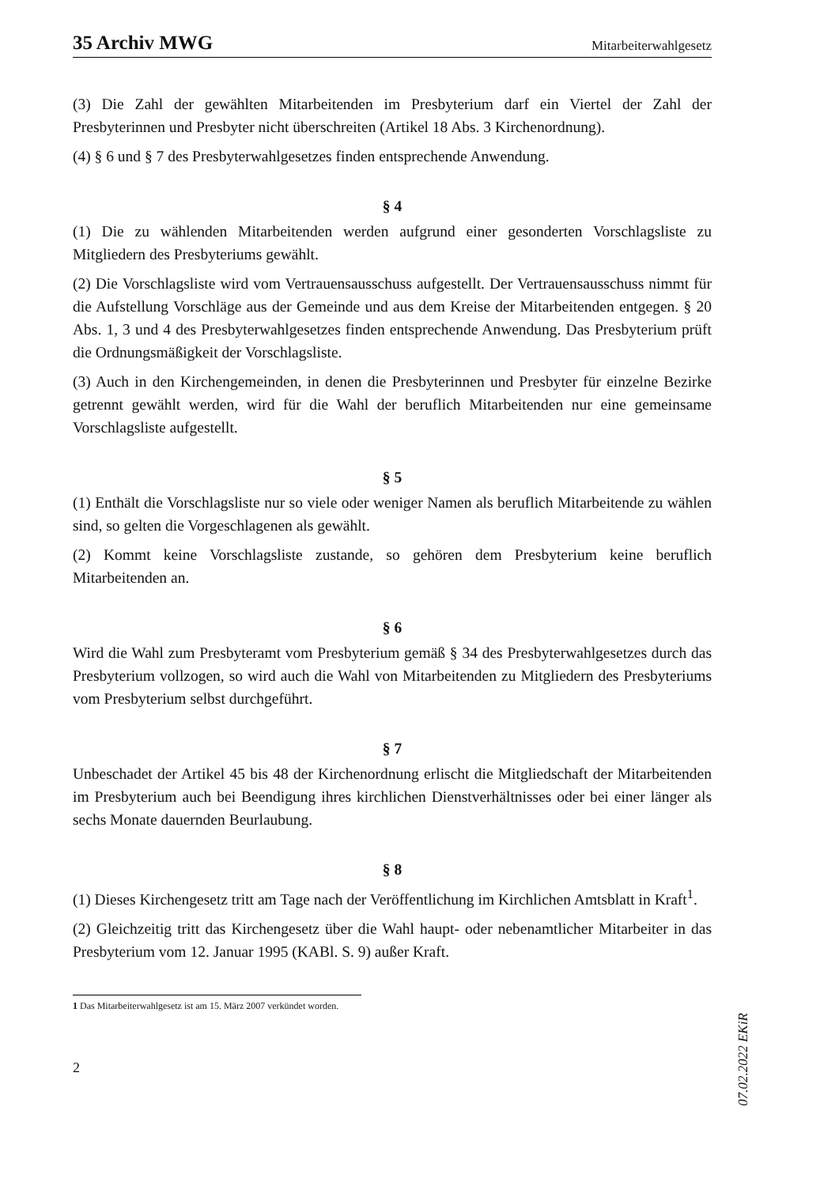35 Archiv MWG Mitarbeiterwahlgesetz
(3) Die Zahl der gewählten Mitarbeitenden im Presbyterium darf ein Viertel der Zahl der Presbyterinnen und Presbyter nicht überschreiten (Artikel 18 Abs. 3 Kirchenordnung).
(4) § 6 und § 7 des Presbyterwahlgesetzes finden entsprechende Anwendung.
§ 4
(1) Die zu wählenden Mitarbeitenden werden aufgrund einer gesonderten Vorschlagsliste zu Mitgliedern des Presbyteriums gewählt.
(2) Die Vorschlagsliste wird vom Vertrauensausschuss aufgestellt. Der Vertrauensausschuss nimmt für die Aufstellung Vorschläge aus der Gemeinde und aus dem Kreise der Mitarbeitenden entgegen. § 20 Abs. 1, 3 und 4 des Presbyterwahlgesetzes finden entsprechende Anwendung. Das Presbyterium prüft die Ordnungsmäßigkeit der Vorschlagsliste.
(3) Auch in den Kirchengemeinden, in denen die Presbyterinnen und Presbyter für einzelne Bezirke getrennt gewählt werden, wird für die Wahl der beruflich Mitarbeitenden nur eine gemeinsame Vorschlagsliste aufgestellt.
§ 5
(1) Enthält die Vorschlagsliste nur so viele oder weniger Namen als beruflich Mitarbeitende zu wählen sind, so gelten die Vorgeschlagenen als gewählt.
(2) Kommt keine Vorschlagsliste zustande, so gehören dem Presbyterium keine beruflich Mitarbeitenden an.
§ 6
Wird die Wahl zum Presbyteramt vom Presbyterium gemäß § 34 des Presbyterwahlgesetzes durch das Presbyterium vollzogen, so wird auch die Wahl von Mitarbeitenden zu Mitgliedern des Presbyteriums vom Presbyterium selbst durchgeführt.
§ 7
Unbeschadet der Artikel 45 bis 48 der Kirchenordnung erlischt die Mitgliedschaft der Mitarbeitenden im Presbyterium auch bei Beendigung ihres kirchlichen Dienstverhältnisses oder bei einer länger als sechs Monate dauernden Beurlaubung.
§ 8
(1) Dieses Kirchengesetz tritt am Tage nach der Veröffentlichung im Kirchlichen Amtsblatt in Kraft<sup>1</sup>.
(2) Gleichzeitig tritt das Kirchengesetz über die Wahl haupt- oder nebenamtlicher Mitarbeiter in das Presbyterium vom 12. Januar 1995 (KABl. S. 9) außer Kraft.
1 Das Mitarbeiterwahlgesetz ist am 15. März 2007 verkündet worden.
2
07.02.2022 EKiR